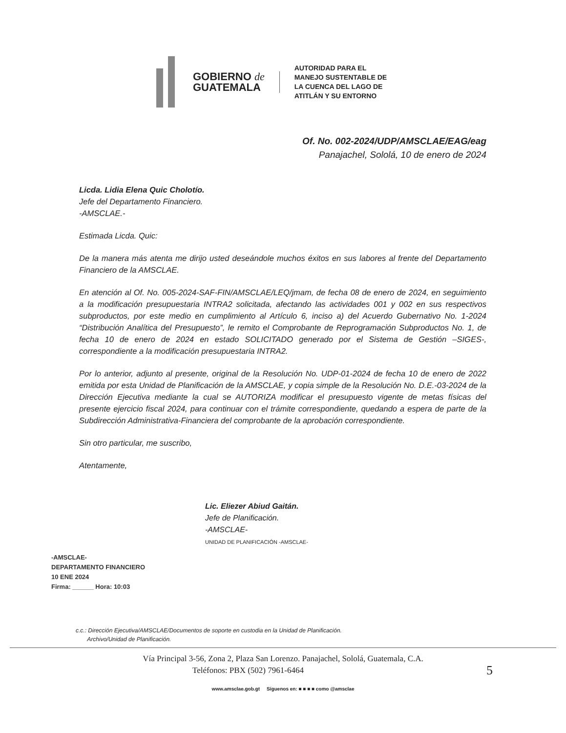GOBIERNO de
GUATEMALA
AUTORIDAD PARA EL
MANEJO SUSTENTABLE DE
LA CUENCA DEL LAGO DE
ATITLÁN Y SU ENTORNO
Of. No. 002-2024/UDP/AMSCLAE/EAG/eag
Panajachel, Sololá, 10 de enero de 2024
Licda. Lidia Elena Quic Cholotío.
Jefe del Departamento Financiero.
-AMSCLAE.-
Estimada Licda. Quic:
De la manera más atenta me dirijo usted deseándole muchos éxitos en sus labores al frente del Departamento Financiero de la AMSCLAE.
En atención al Of. No. 005-2024-SAF-FIN/AMSCLAE/LEQ/jmam, de fecha 08 de enero de 2024, en seguimiento a la modificación presupuestaria INTRA2 solicitada, afectando las actividades 001 y 002 en sus respectivos subproductos, por este medio en cumplimiento al Artículo 6, inciso a) del Acuerdo Gubernativo No. 1-2024 “Distribución Analítica del Presupuesto”, le remito el Comprobante de Reprogramación Subproductos No. 1, de fecha 10 de enero de 2024 en estado SOLICITADO generado por el Sistema de Gestión –SIGES-, correspondiente a la modificación presupuestaria INTRA2.
Por lo anterior, adjunto al presente, original de la Resolución No. UDP-01-2024 de fecha 10 de enero de 2022 emitida por esta Unidad de Planificación de la AMSCLAE, y copia simple de la Resolución No. D.E.-03-2024 de la Dirección Ejecutiva mediante la cual se AUTORIZA modificar el presupuesto vigente de metas físicas del presente ejercicio fiscal 2024, para continuar con el trámite correspondiente, quedando a espera de parte de la Subdirección Administrativa-Financiera del comprobante de la aprobación correspondiente.
Sin otro particular, me suscribo,
Atentamente,
Lic. Eliezer Abiud Gaitán.
Jefe de Planificación.
-AMSCLAE-
UNIDAD DE PLANIFICACIÓN -AMSCLAE-
-AMSCLAE-
DEPARTAMENTO FINANCIERO
10 ENE 2024
Firma: ______ Hora: 10:03
c.c.: Dirección Ejecutiva/AMSCLAE/Documentos de soporte en custodia en la Unidad de Planificación.
Archivo/Unidad de Planificación.
Vía Principal 3-56, Zona 2, Plaza San Lorenzo. Panajachel, Sololá, Guatemala, C.A.
Teléfonos: PBX (502) 7961-6464 5
www.amsclae.gob.gt Síguenos en: ■ ■ ■ ■ como @amsclae